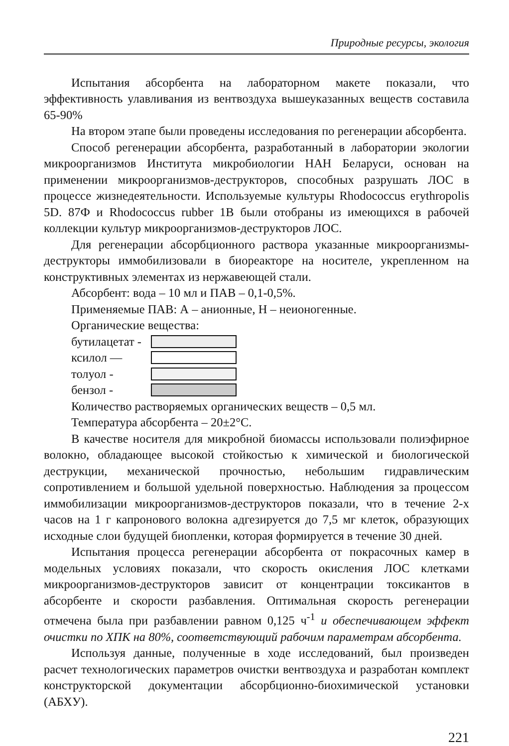Природные ресурсы, экология
Испытания абсорбента на лабораторном макете показали, что эффективность улавливания из вентвоздуха вышеуказанных веществ составила 65-90%
На втором этапе были проведены исследования по регенерации абсорбента.
Способ регенерации абсорбента, разработанный в лаборатории экологии микроорганизмов Института микробиологии НАН Беларуси, основан на применении микроорганизмов-деструкторов, способных разрушать ЛОС в процессе жизнедеятельности. Используемые культуры Rhodococcus erythropolis 5D. 87Ф и Rhodococcus rubber 1В были отобраны из имеющихся в рабочей коллекции культур микроорганизмов-деструкторов ЛОС.
Для регенерации абсорбционного раствора указанные микроорганизмы-деструкторы иммобилизовали в биореакторе на носителе, укрепленном на конструктивных элементах из нержавеющей стали.
Абсорбент: вода – 10 мл и ПАВ – 0,1-0,5%.
Применяемые ПАВ: А – анионные, Н – неионогенные.
Органические вещества:
бутилацетат -
ксилол —
толуол -
бензол -
Количество растворяемых органических веществ – 0,5 мл.
Температура абсорбента – 20±2°С.
В качестве носителя для микробной биомассы использовали полиэфирное волокно, обладающее высокой стойкостью к химической и биологической деструкции, механической прочностью, небольшим гидравлическим сопротивлением и большой удельной поверхностью. Наблюдения за процессом иммобилизации микроорганизмов-деструкторов показали, что в течение 2-х часов на 1 г капронового волокна адгезируется до 7,5 мг клеток, образующих исходные слои будущей биопленки, которая формируется в течение 30 дней.
Испытания процесса регенерации абсорбента от покрасочных камер в модельных условиях показали, что скорость окисления ЛОС клетками микроорганизмов-деструкторов зависит от концентрации токсикантов в абсорбенте и скорости разбавления. Оптимальная скорость регенерации отмечена была при разбавлении равном 0,125 ч<sup>-1</sup> и обеспечивающем эффект очистки по ХПК на 80%, соответствующий рабочим параметрам абсорбента.
Используя данные, полученные в ходе исследований, был произведен расчет технологических параметров очистки вентвоздуха и разработан комплект конструкторской документации абсорбционно-биохимической установки (АБХУ).
221